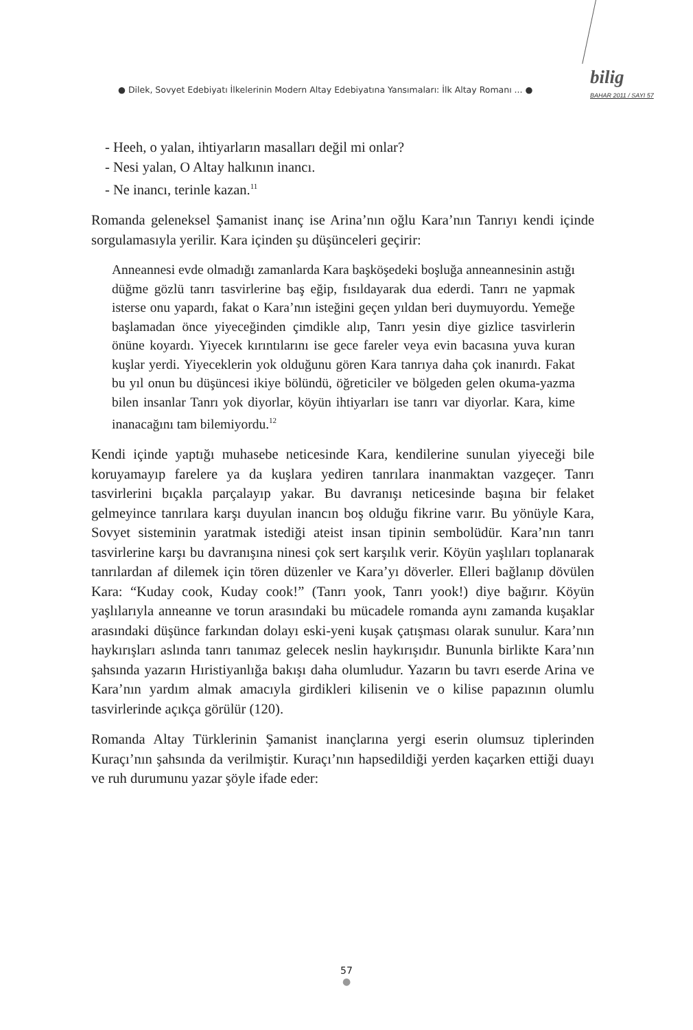● Dilek, Sovyet Edebiyatı İlkelerinin Modern Altay Edebiyatına Yansımaları: İlk Altay Romanı ... ●
bilig
BAHAR 2011 / SAYI 57
- Heeh, o yalan, ihtiyarların masalları değil mi onlar?
- Nesi yalan, O Altay halkının inancı.
- Ne inancı, terinle kazan.<sup>11</sup>
Romanda geleneksel Şamanist inanç ise Arina’nın oğlu Kara’nın Tanrıyı kendi içinde sorgulamasıyla yerilir. Kara içinden şu düşünceleri geçirir:
Anneannesi evde olmadığı zamanlarda Kara başköşedeki boşluğa anneannesinin astığı düğme gözlü tanrı tasvirlerine baş eğip, fısıldayarak dua ederdi. Tanrı ne yapmak isterse onu yapardı, fakat o Kara’nın isteğini geçen yıldan beri duymuyordu. Yemeğe başlamadan önce yiyeceğinden çimdikle alıp, Tanrı yesin diye gizlice tasvirlerin önüne koyardı. Yiyecek kırıntılarını ise gece fareler veya evin bacasına yuva kuran kuşlar yerdi. Yiyeceklerin yok olduğunu gören Kara tanrıya daha çok inanırdı. Fakat bu yıl onun bu düşüncesi ikiye bölündü, öğreticiler ve bölgeden gelen okuma-yazma bilen insanlar Tanrı yok diyorlar, köyün ihtiyarları ise tanrı var diyorlar. Kara, kime inanacağını tam bilemiyordu.<sup>12</sup>
Kendi içinde yaptığı muhasebe neticesinde Kara, kendilerine sunulan yiyeceği bile koruyamayıp farelere ya da kuşlara yediren tanrılara inanmaktan vazgeçer. Tanrı tasvirlerini bıçakla parçalayıp yakar. Bu davranışı neticesinde başına bir felaket gelmeyince tanrılara karşı duyulan inancın boş olduğu fikrine varır. Bu yönüyle Kara, Sovyet sisteminin yaratmak istediği ateist insan tipinin sembolüdür. Kara’nın tanrı tasvirlerine karşı bu davranışına ninesi çok sert karşılık verir. Köyün yaşlıları toplanarak tanrılardan af dilemek için tören düzenler ve Kara’yı döverler. Elleri bağlanıp dövülen Kara: “Kuday cook, Kuday cook!” (Tanrı yook, Tanrı yook!) diye bağırır. Köyün yaşlılarıyla anneanne ve torun arasındaki bu mücadele romanda aynı zamanda kuşaklar arasındaki düşünce farkından dolayı eski-yeni kuşak çatışması olarak sunulur. Kara’nın haykırışları aslında tanrı tanımaz gelecek neslin haykırışıdır. Bununla birlikte Kara’nın şahsında yazarın Hıristiyanlığa bakışı daha olumludur. Yazarın bu tavrı eserde Arina ve Kara’nın yardım almak amacıyla girdikleri kilisenin ve o kilise papazının olumlu tasvirlerinde açıkça görülür (120).
Romanda Altay Türklerinin Şamanist inançlarına yergi eserin olumsuz tiplerinden Kuraçı’nın şahsında da verilmiştir. Kuraçı’nın hapsedildiği yerden kaçarken ettiği duayı ve ruh durumunu yazar şöyle ifade eder:
57
●